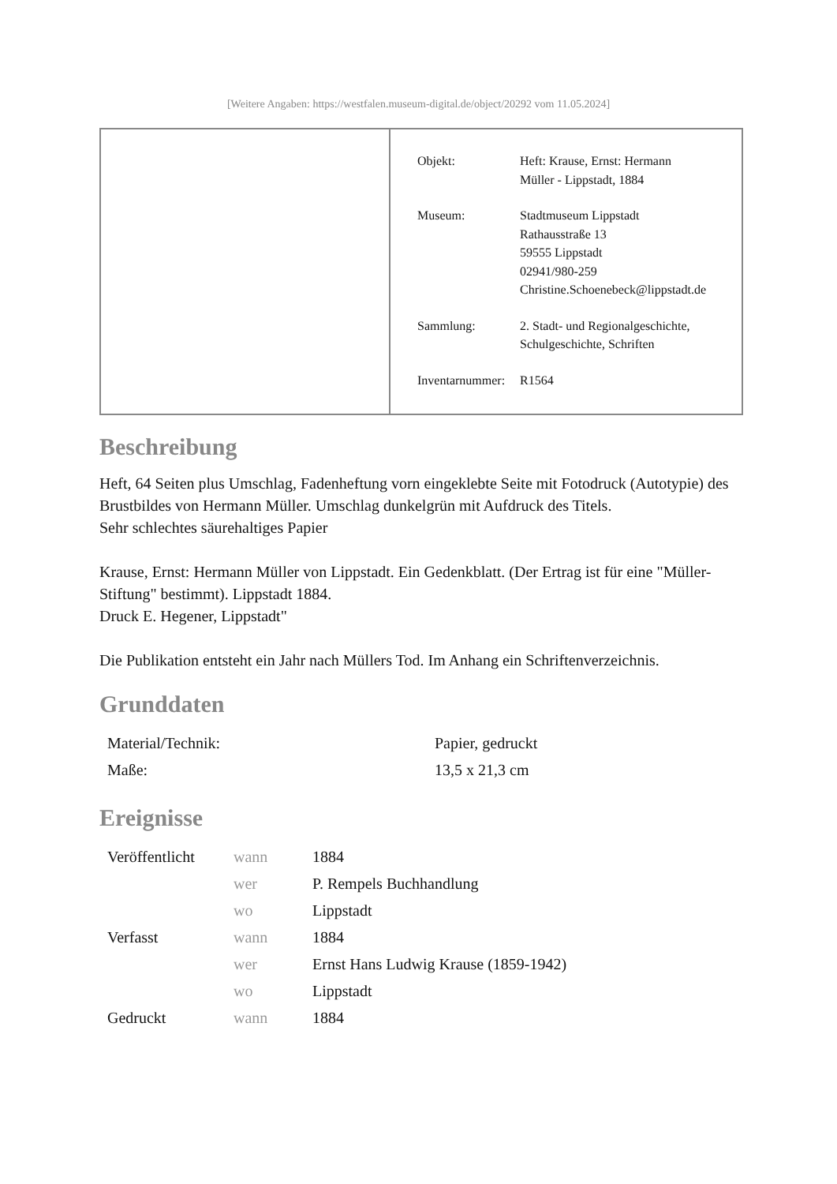[Weitere Angaben: https://westfalen.museum-digital.de/object/20292 vom 11.05.2024]
| Objekt: | Heft: Krause, Ernst: Hermann Müller - Lippstadt, 1884 |
| Museum: | Stadtmuseum Lippstadt Rathausstraße 13 59555 Lippstadt 02941/980-259 Christine.Schoenebeck@lippstadt.de |
| Sammlung: | 2. Stadt- und Regionalgeschichte, Schulgeschichte, Schriften |
| Inventarnummer: | R1564 |
Beschreibung
Heft, 64 Seiten plus Umschlag, Fadenheftung vorn eingeklebte Seite mit Fotodruck (Autotypie) des Brustbildes von Hermann Müller. Umschlag dunkelgrün mit Aufdruck des Titels.
Sehr schlechtes säurehaltiges Papier
Krause, Ernst: Hermann Müller von Lippstadt. Ein Gedenkblatt. (Der Ertrag ist für eine "Müller-Stiftung" bestimmt). Lippstadt 1884.
Druck E. Hegener, Lippstadt"
Die Publikation entsteht ein Jahr nach Müllers Tod. Im Anhang ein Schriftenverzeichnis.
Grunddaten
| Material/Technik: | Papier, gedruckt |
| Maße: | 13,5 x 21,3 cm |
Ereignisse
| Veröffentlicht | wann | 1884 |
| | wer | P. Rempels Buchhandlung |
| | wo | Lippstadt |
| Verfasst | wann | 1884 |
| | wer | Ernst Hans Ludwig Krause (1859-1942) |
| | wo | Lippstadt |
| Gedruckt | wann | 1884 |